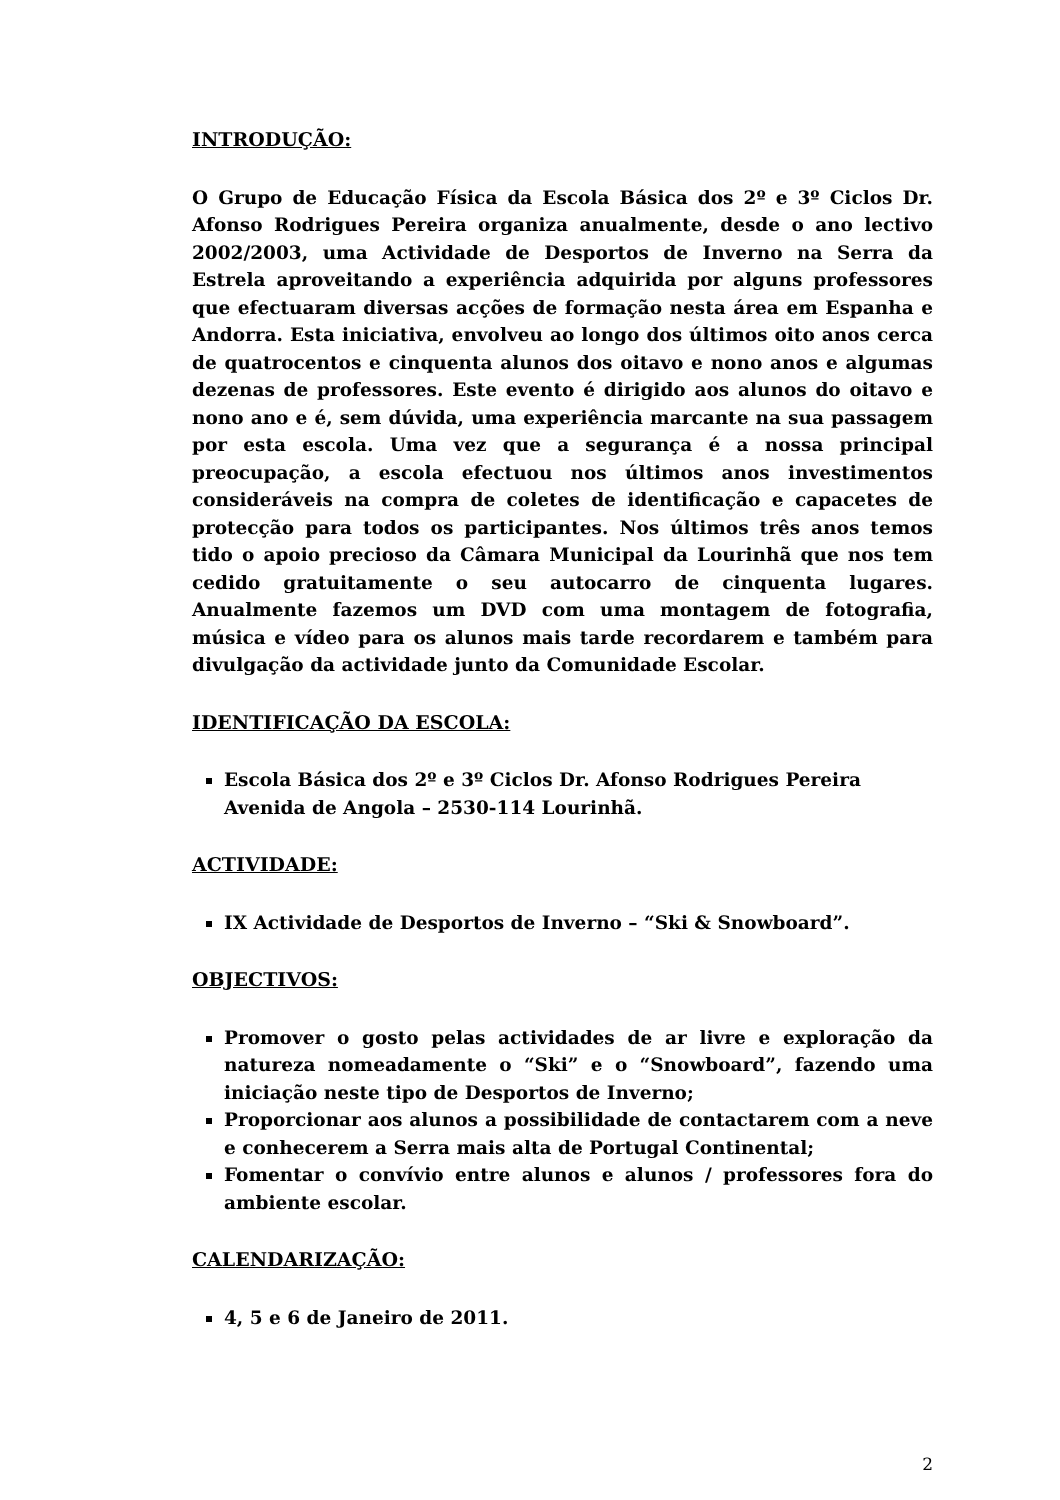INTRODUÇÃO:
O Grupo de Educação Física da Escola Básica dos 2º e 3º Ciclos Dr. Afonso Rodrigues Pereira organiza anualmente, desde o ano lectivo 2002/2003, uma Actividade de Desportos de Inverno na Serra da Estrela aproveitando a experiência adquirida por alguns professores que efectuaram diversas acções de formação nesta área em Espanha e Andorra. Esta iniciativa, envolveu ao longo dos últimos oito anos cerca de quatrocentos e cinquenta alunos dos oitavo e nono anos e algumas dezenas de professores. Este evento é dirigido aos alunos do oitavo e nono ano e é, sem dúvida, uma experiência marcante na sua passagem por esta escola. Uma vez que a segurança é a nossa principal preocupação, a escola efectuou nos últimos anos investimentos consideráveis na compra de coletes de identificação e capacetes de protecção para todos os participantes. Nos últimos três anos temos tido o apoio precioso da Câmara Municipal da Lourinhã que nos tem cedido gratuitamente o seu autocarro de cinquenta lugares. Anualmente fazemos um DVD com uma montagem de fotografia, música e vídeo para os alunos mais tarde recordarem e também para divulgação da actividade junto da Comunidade Escolar.
IDENTIFICAÇÃO DA ESCOLA:
Escola Básica dos 2º e 3º Ciclos Dr. Afonso Rodrigues Pereira
Avenida de Angola – 2530-114 Lourinhã.
ACTIVIDADE:
IX Actividade de Desportos de Inverno – “Ski & Snowboard”.
OBJECTIVOS:
Promover o gosto pelas actividades de ar livre e exploração da natureza nomeadamente o “Ski” e o “Snowboard”, fazendo uma iniciação neste tipo de Desportos de Inverno;
Proporcionar aos alunos a possibilidade de contactarem com a neve e conhecerem a Serra mais alta de Portugal Continental;
Fomentar o convívio entre alunos e alunos / professores fora do ambiente escolar.
CALENDARIZAÇÃO:
4, 5 e 6 de Janeiro de 2011.
2